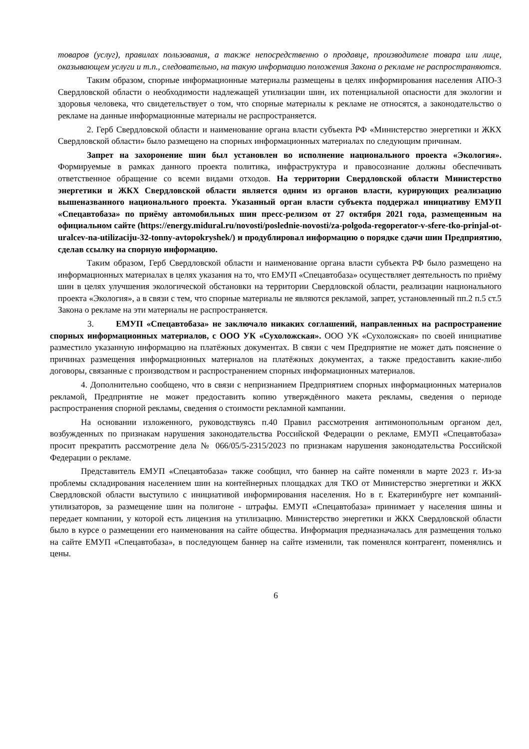товаров (услуг), правилах пользования, а также непосредственно о продавце, производителе товара или лице, оказывающем услуги и т.п., следовательно, на такую информацию положения Закона о рекламе не распространяются.
Таким образом, спорные информационные материалы размещены в целях информирования населения АПО-3 Свердловской области о необходимости надлежащей утилизации шин, их потенциальной опасности для экологии и здоровья человека, что свидетельствует о том, что спорные материалы к рекламе не относятся, а законодательство о рекламе на данные информационные материалы не распространяется.
2. Герб Свердловской области и наименование органа власти субъекта РФ «Министерство энергетики и ЖКХ Свердловской области» было размещено на спорных информационных материалах по следующим причинам.
Запрет на захоронение шин был установлен во исполнение национального проекта «Экология». Формируемые в рамках данного проекта политика, инфраструктура и правосознание должны обеспечивать ответственное обращение со всеми видами отходов. На территории Свердловской области Министерство энергетики и ЖКХ Свердловской области является одним из органов власти, курирующих реализацию вышеназванного национального проекта. Указанный орган власти субъекта поддержал инициативу ЕМУП «Спецавтобаза» по приёму автомобильных шин пресс-релизом от 27 октября 2021 года, размещенным на официальном сайте (https://energy.midural.ru/novosti/poslednie-novosti/za-polgoda-regoperator-v-sfere-tko-prinjal-ot-uralcev-na-utilizaciju-32-tonny-avtopokryshek/) и продублировал информацию о порядке сдачи шин Предприятию, сделав ссылку на спорную информацию.
Таким образом, Герб Свердловской области и наименование органа власти субъекта РФ было размещено на информационных материалах в целях указания на то, что ЕМУП «Спецавтобаза» осуществляет деятельность по приёму шин в целях улучшения экологической обстановки на территории Свердловской области, реализации национального проекта «Экология», а в связи с тем, что спорные материалы не являются рекламой, запрет, установленный пп.2 п.5 ст.5 Закона о рекламе на эти материалы не распространяется.
3. ЕМУП «Спецавтобаза» не заключало никаких соглашений, направленных на распространение спорных информационных материалов, с ООО УК «Сухоложская». ООО УК «Сухоложская» по своей инициативе разместило указанную информацию на платёжных документах. В связи с чем Предприятие не может дать пояснение о причинах размещения информационных материалов на платёжных документах, а также предоставить какие-либо договоры, связанные с производством и распространением спорных информационных материалов.
4. Дополнительно сообщено, что в связи с непризнанием Предприятием спорных информационных материалов рекламой, Предприятие не может предоставить копию утверждённого макета рекламы, сведения о периоде распространения спорной рекламы, сведения о стоимости рекламной кампании.
На основании изложенного, руководствуясь п.40 Правил рассмотрения антимонопольным органом дел, возбужденных по признакам нарушения законодательства Российской Федерации о рекламе, ЕМУП «Спецавтобаза» просит прекратить рассмотрение дела № 066/05/5-2315/2023 по признакам нарушения законодательства Российской Федерации о рекламе.
Представитель ЕМУП «Спецавтобаза» также сообщил, что баннер на сайте поменяли в марте 2023 г. Из-за проблемы складирования населением шин на контейнерных площадках для ТКО от Министерство энергетики и ЖКХ Свердловской области выступило с инициативой информирования населения. Но в г. Екатеринбурге нет компаний-утилизаторов, за размещение шин на полигоне - штрафы. ЕМУП «Спецавтобаза» принимает у населения шины и передает компании, у которой есть лицензия на утилизацию. Министерство энергетики и ЖКХ Свердловской области было в курсе о размещении его наименования на сайте общества. Информация предназначалась для размещения только на сайте ЕМУП «Спецавтобаза», в последующем баннер на сайте изменили, так поменялся контрагент, поменялись и цены.
6